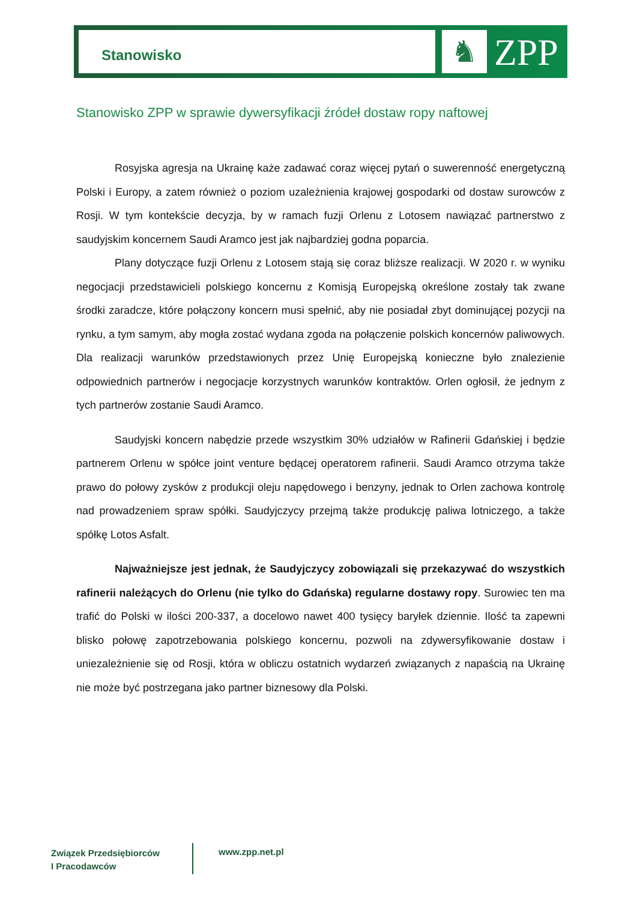Stanowisko ♞ ZPP
Stanowisko ZPP w sprawie dywersyfikacji źródeł dostaw ropy naftowej
Rosyjska agresja na Ukrainę każe zadawać coraz więcej pytań o suwerenność energetyczną Polski i Europy, a zatem również o poziom uzależnienia krajowej gospodarki od dostaw surowców z Rosji. W tym kontekście decyzja, by w ramach fuzji Orlenu z Lotosem nawiązać partnerstwo z saudyjskim koncernem Saudi Aramco jest jak najbardziej godna poparcia.
Plany dotyczące fuzji Orlenu z Lotosem stają się coraz bliższe realizacji. W 2020 r. w wyniku negocjacji przedstawicieli polskiego koncernu z Komisją Europejską określone zostały tak zwane środki zaradcze, które połączony koncern musi spełnić, aby nie posiadał zbyt dominującej pozycji na rynku, a tym samym, aby mogła zostać wydana zgoda na połączenie polskich koncernów paliwowych. Dla realizacji warunków przedstawionych przez Unię Europejską konieczne było znalezienie odpowiednich partnerów i negocjacje korzystnych warunków kontraktów. Orlen ogłosił, że jednym z tych partnerów zostanie Saudi Aramco.
Saudyjski koncern nabędzie przede wszystkim 30% udziałów w Rafinerii Gdańskiej i będzie partnerem Orlenu w spółce joint venture będącej operatorem rafinerii. Saudi Aramco otrzyma także prawo do połowy zysków z produkcji oleju napędowego i benzyny, jednak to Orlen zachowa kontrolę nad prowadzeniem spraw spółki. Saudyjczycy przejmą także produkcję paliwa lotniczego, a także spółkę Lotos Asfalt.
Najważniejsze jest jednak, że Saudyjczycy zobowiązali się przekazywać do wszystkich rafinerii należących do Orlenu (nie tylko do Gdańska) regularne dostawy ropy. Surowiec ten ma trafić do Polski w ilości 200-337, a docelowo nawet 400 tysięcy baryłek dziennie. Ilość ta zapewni blisko połowę zapotrzebowania polskiego koncernu, pozwoli na zdywersyfikowanie dostaw i uniezależnienie się od Rosji, która w obliczu ostatnich wydarzeń związanych z napaścią na Ukrainę nie może być postrzegana jako partner biznesowy dla Polski.
Związek Przedsiębiorców
I Pracodawców
www.zpp.net.pl